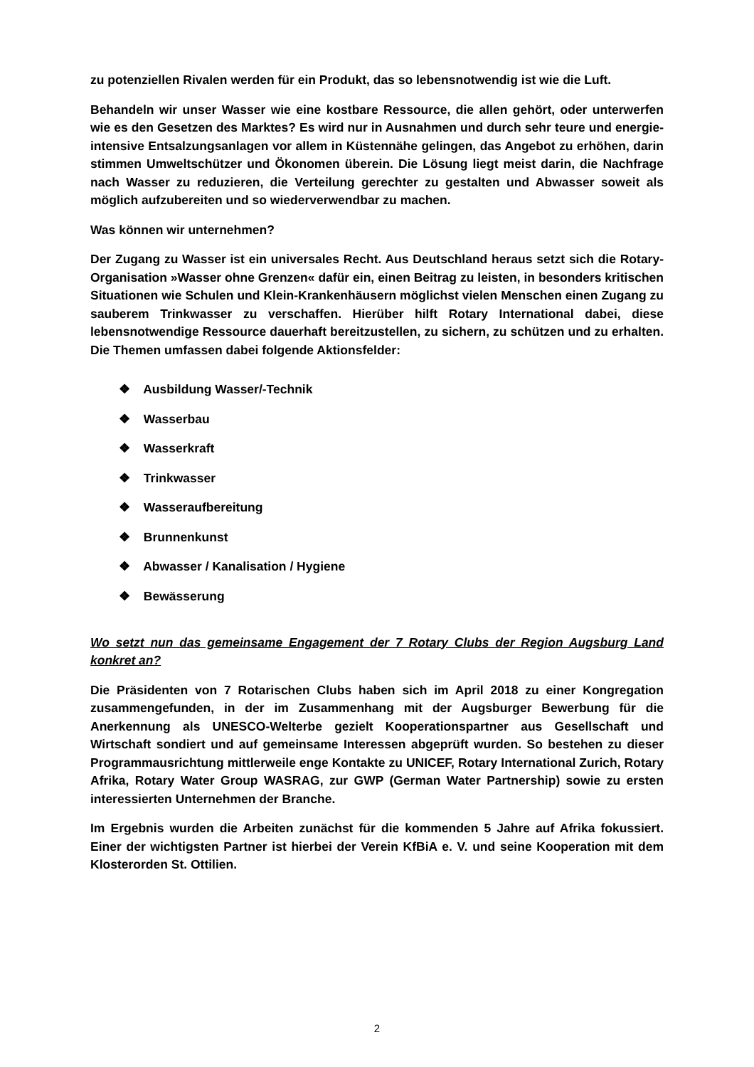zu potenziellen Rivalen werden für ein Produkt, das so lebensnotwendig ist wie die Luft.
Behandeln wir unser Wasser wie eine kostbare Ressource, die allen gehört, oder unterwerfen wie es den Gesetzen des Marktes? Es wird nur in Ausnahmen und durch sehr teure und energie-intensive Entsalzungsanlagen vor allem in Küstennähe gelingen, das Angebot zu erhöhen, darin stimmen Umweltschützer und Ökonomen überein. Die Lösung liegt meist darin, die Nachfrage nach Wasser zu reduzieren, die Verteilung gerechter zu gestalten und Abwasser soweit als möglich aufzubereiten und so wiederverwendbar zu machen.
Was können wir unternehmen?
Der Zugang zu Wasser ist ein universales Recht. Aus Deutschland heraus setzt sich die Rotary-Organisation »Wasser ohne Grenzen« dafür ein, einen Beitrag zu leisten, in besonders kritischen Situationen wie Schulen und Klein-Krankenhäusern möglichst vielen Menschen einen Zugang zu sauberem Trinkwasser zu verschaffen. Hierüber hilft Rotary International dabei, diese lebensnotwendige Ressource dauerhaft bereitzustellen, zu sichern, zu schützen und zu erhalten. Die Themen umfassen dabei folgende Aktionsfelder:
❖ Ausbildung Wasser/-Technik
❖ Wasserbau
❖ Wasserkraft
❖ Trinkwasser
❖ Wasseraufbereitung
❖ Brunnenkunst
❖ Abwasser / Kanalisation / Hygiene
❖ Bewässerung
Wo setzt nun das gemeinsame Engagement der 7 Rotary Clubs der Region Augsburg Land konkret an?
Die Präsidenten von 7 Rotarischen Clubs haben sich im April 2018 zu einer Kongregation zusammengefunden, in der im Zusammenhang mit der Augsburger Bewerbung für die Anerkennung als UNESCO-Welterbe gezielt Kooperationspartner aus Gesellschaft und Wirtschaft sondiert und auf gemeinsame Interessen abgeprüft wurden. So bestehen zu dieser Programmausrichtung mittlerweile enge Kontakte zu UNICEF, Rotary International Zurich, Rotary Afrika, Rotary Water Group WASRAG, zur GWP (German Water Partnership) sowie zu ersten interessierten Unternehmen der Branche.
Im Ergebnis wurden die Arbeiten zunächst für die kommenden 5 Jahre auf Afrika fokussiert. Einer der wichtigsten Partner ist hierbei der Verein KfBiA e. V. und seine Kooperation mit dem Klosterorden St. Ottilien.
2